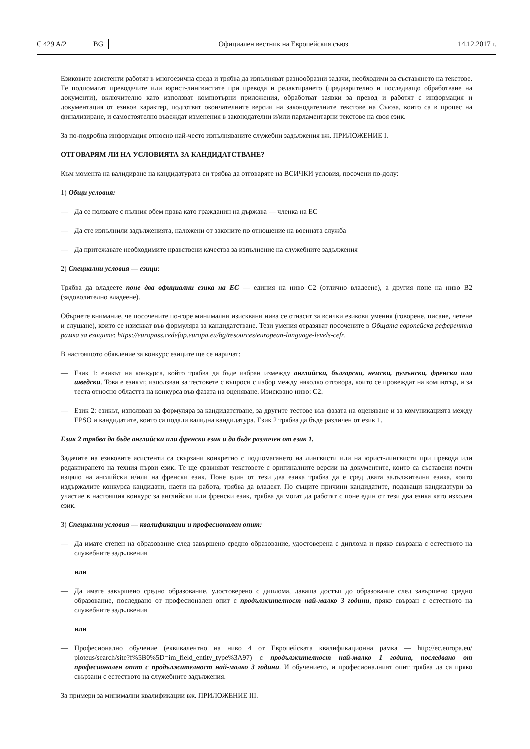C 429 A/2 BG Официален вестник на Европейския съюз 14.12.2017 г.
Езиковите асистенти работят в многоезична среда и трябва да изпълняват разнообразни задачи, необходими за съставянето на текстове. Те подпомагат преводачите или юрист-лингвистите при превода и редактирането (предварително и последващо обработване на документи), включително като използват компютърни приложения, обработват заявки за превод и работят с информация и документация от езиков характер, подготвят окончателните версии на законодателните текстове на Съюза, които са в процес на финализиране, и самостоятелно въвеждат изменения в законодателни и/или парламентарни текстове на своя език.
За по-подробна информация относно най-често изпълняваните служебни задължения вж. ПРИЛОЖЕНИЕ I.
ОТГОВАРЯМ ЛИ НА УСЛОВИЯТА ЗА КАНДИДАТСТВАНЕ?
Към момента на валидиране на кандидатурата си трябва да отговаряте на ВСИЧКИ условия, посочени по-долу:
1) Общи условия:
— Да се ползвате с пълния обем права като гражданин на държава — членка на ЕС
— Да сте изпълнили задълженията, наложени от законите по отношение на военната служба
— Да притежавате необходимите нравствени качества за изпълнение на служебните задължения
2) Специални условия — езици:
Трябва да владеете поне два официални езика на ЕС — единия на ниво C2 (отлично владеене), а другия поне на ниво B2 (задоволително владеене).
Обърнете внимание, че посочените по-горе минимални изисквани нива се отнасят за всички езикови умения (говорене, писане, четене и слушане), които се изискват във формуляра за кандидатстване. Тези умения отразяват посочените в Общата европейска референтна рамка за езиците: https://europass.cedefop.europa.eu/bg/resources/european-language-levels-cefr.
В настоящото обявление за конкурс езиците ще се наричат:
— Език 1: езикът на конкурса, който трябва да бъде избран измежду английски, български, немски, румънски, френски или шведски. Това е езикът, използван за тестовете с въпроси с избор между няколко отговора, които се провеждат на компютър, и за теста относно областта на конкурса във фазата на оценяване. Изисквано ниво: C2.
— Език 2: езикът, използван за формуляра за кандидатстване, за другите тестове във фазата на оценяване и за комуникацията между EPSO и кандидатите, които са подали валидна кандидатура. Език 2 трябва да бъде различен от език 1.
Език 2 трябва да бъде английски или френски език и да бъде различен от език 1.
Задачите на езиковите асистенти са свързани конкретно с подпомагането на лингвисти или на юрист-лингвисти при превода или редактирането на техния първи език. Те ще сравняват текстовете с оригиналните версии на документите, които са съставени почти изцяло на английски и/или на френски език. Поне един от тези два езика трябва да е сред двата задължителни езика, които издържалите конкурса кандидати, наети на работа, трябва да владеят. По същите причини кандидатите, подаващи кандидатури за участие в настоящия конкурс за английски или френски език, трябва да могат да работят с поне един от тези два езика като изходен език.
3) Специални условия — квалификации и професионален опит:
— Да имате степен на образование след завършено средно образование, удостоверена с диплома и пряко свързана с естеството на служебните задължения
или
— Да имате завършено средно образование, удостоверено с диплома, даваща достъп до образование след завършено средно образование, последвано от професионален опит с продължителност най-малко 3 години, пряко свързан с естеството на служебните задължения
или
— Професионално обучение (еквивалентно на ниво 4 от Европейската квалификационна рамка — http://ec.europa.eu/ ploteus/search/site?f%5B0%5D=im_field_entity_type%3A97) с продължителност най-малко 1 година, последвано от професионален опит с продължителност най-малко 3 години. И обучението, и професионалният опит трябва да са пряко свързани с естеството на служебните задължения.
За примери за минимални квалификации вж. ПРИЛОЖЕНИЕ III.